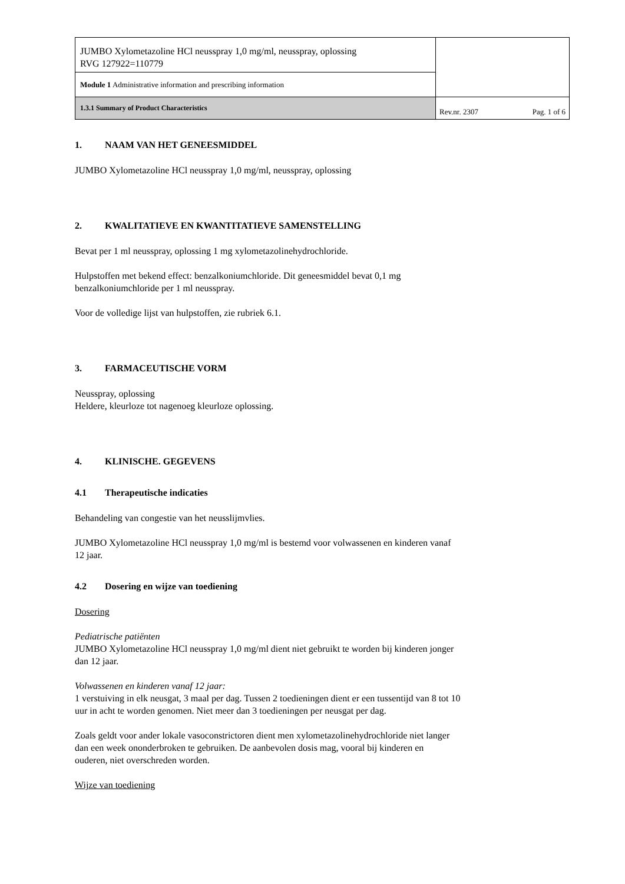| JUMBO Xylometazoline HCl neusspray 1,0 mg/ml, neusspray, oplossing RVG 127922=110779 | |
| Module 1 Administrative information and prescribing information | |
| 1.3.1 Summary of Product Characteristics | Rev.nr. 2307 Pag. 1 of 6 |
1. NAAM VAN HET GENEESMIDDEL
JUMBO Xylometazoline HCl neusspray 1,0 mg/ml, neusspray, oplossing
2. KWALITATIEVE EN KWANTITATIEVE SAMENSTELLING
Bevat per 1 ml neusspray, oplossing 1 mg xylometazolinehydrochloride.
Hulpstoffen met bekend effect: benzalkoniumchloride. Dit geneesmiddel bevat 0,1 mg
benzalkoniumchloride per 1 ml neusspray.
Voor de volledige lijst van hulpstoffen, zie rubriek 6.1.
3. FARMACEUTISCHE VORM
Neusspray, oplossing
Heldere, kleurloze tot nagenoeg kleurloze oplossing.
4. KLINISCHE. GEGEVENS
4.1 Therapeutische indicaties
Behandeling van congestie van het neusslijmvlies.
JUMBO Xylometazoline HCl neusspray 1,0 mg/ml is bestemd voor volwassenen en kinderen vanaf
12 jaar.
4.2 Dosering en wijze van toediening
Dosering
Pediatrische patiënten
JUMBO Xylometazoline HCl neusspray 1,0 mg/ml dient niet gebruikt te worden bij kinderen jonger
dan 12 jaar.
Volwassenen en kinderen vanaf 12 jaar:
1 verstuiving in elk neusgat, 3 maal per dag. Tussen 2 toedieningen dient er een tussentijd van 8 tot 10
uur in acht te worden genomen. Niet meer dan 3 toedieningen per neusgat per dag.
Zoals geldt voor ander lokale vasoconstrictoren dient men xylometazolinehydrochloride niet langer
dan een week ononderbroken te gebruiken. De aanbevolen dosis mag, vooral bij kinderen en
ouderen, niet overschreden worden.
Wijze van toediening